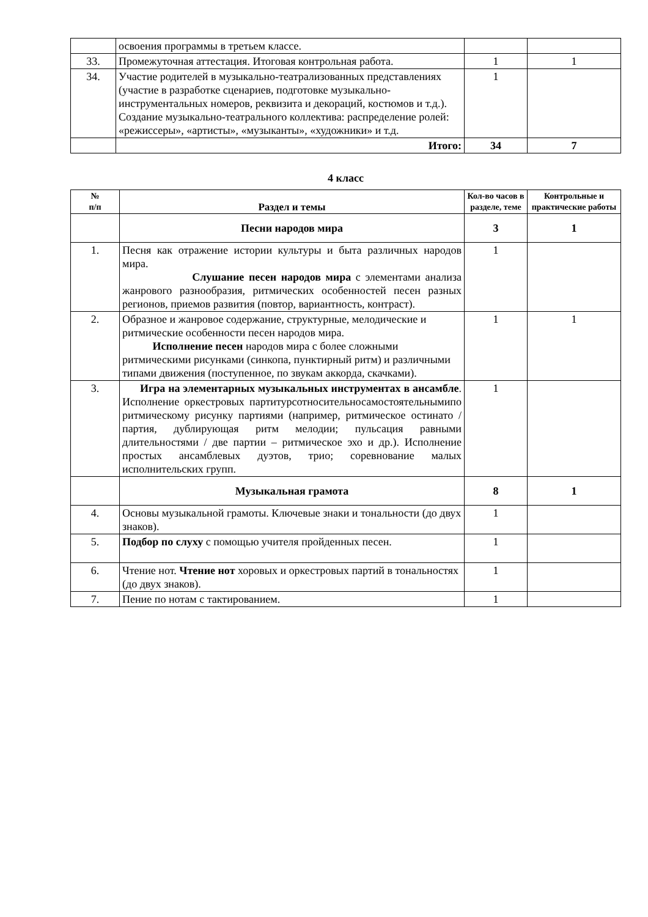| | освоения программы в третьем классе. | | |
| 33. | Промежуточная аттестация. Итоговая контрольная работа. | 1 | 1 |
| 34. | Участие родителей в музыкально-театрализованных представлениях (участие в разработке сценариев, подготовке музыкально-инструментальных номеров, реквизита и декораций, костюмов и т.д.). Создание музыкально-театрального коллектива: распределение ролей: «режиссеры», «артисты», «музыканты», «художники» и т.д. | 1 | |
| | Итого: | 34 | 7 |
4 класс
| № п/п | Раздел и темы | Кол-во часов в разделе, теме | Контрольные и практические работы |
| --- | --- | --- | --- |
| | Песни народов мира | 3 | 1 |
| 1. | Песня как отражение истории культуры и быта различных народов мира. Слушание песен народов мира с элементами анализа жанрового разнообразия, ритмических особенностей песен разных регионов, приемов развития (повтор, вариантность, контраст). | 1 | |
| 2. | Образное и жанровое содержание, структурные, мелодические и ритмические особенности песен народов мира. Исполнение песен народов мира с более сложными ритмическими рисунками (синкопа, пунктирный ритм) и различными типами движения (поступенное, по звукам аккорда, скачками). | 1 | 1 |
| 3. | Игра на элементарных музыкальных инструментах в ансамбле . Исполнение оркестровых партитурсотносительносамостоятельнымипо ритмическому рисунку партиями (например, ритмическое остинато / партия, дублирующая ритм мелодии; пульсация равными длительностями / две партии – ритмическое эхо и др.). Исполнение простых ансамблевых дуэтов, трио; соревнование малых исполнительских групп. | 1 | |
| | Музыкальная грамота | 8 | 1 |
| 4. | Основы музыкальной грамоты. Ключевые знаки и тональности (до двух знаков). | 1 | |
| 5. | Подбор по слуху с помощью учителя пройденных песен. | 1 | |
| 6. | Чтение нот. Чтение нот хоровых и оркестровых партий в тональностях (до двух знаков). | 1 | |
| 7. | Пение по нотам с тактированием. | 1 | |